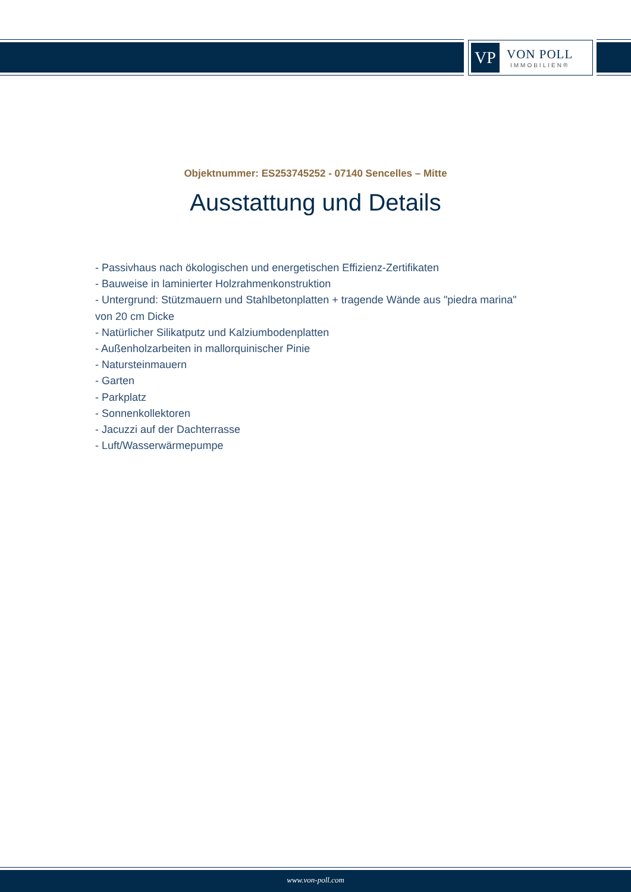VP
VON POLL
IMMOBILIEN®
Objektnummer: ES253745252 - 07140 Sencelles – Mitte
Ausstattung und Details
- Passivhaus nach ökologischen und energetischen Effizienz-Zertifikaten
- Bauweise in laminierter Holzrahmenkonstruktion
- Untergrund: Stützmauern und Stahlbetonplatten + tragende Wände aus "piedra marina" von 20 cm Dicke
- Natürlicher Silikatputz und Kalziumbodenplatten
- Außenholzarbeiten in mallorquinischer Pinie
- Natursteinmauern
- Garten
- Parkplatz
- Sonnenkollektoren
- Jacuzzi auf der Dachterrasse
- Luft/Wasserwärmepumpe
www.von-poll.com